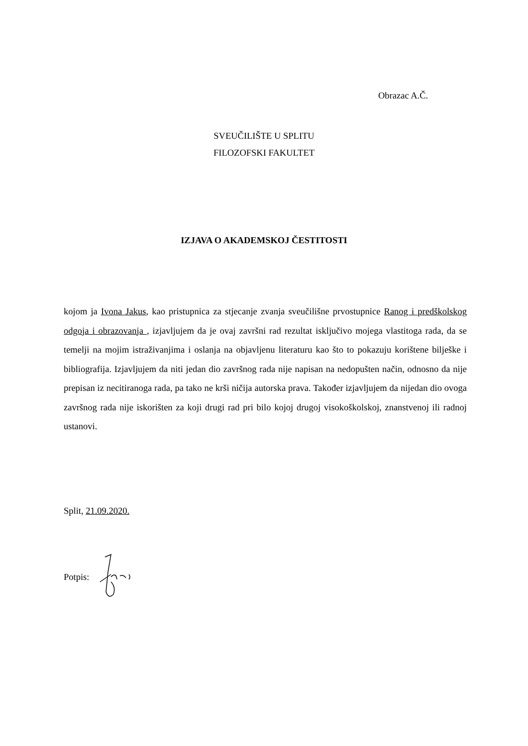Obrazac A.Č.
SVEUČILIŠTE U SPLITU
FILOZOFSKI FAKULTET
IZJAVA O AKADEMSKOJ ČESTITOSTI
kojom ja Ivona Jakus, kao pristupnica za stjecanje zvanja sveučilišne prvostupnice Ranog i predškolskog odgoja i obrazovanja , izjavljujem da je ovaj završni rad rezultat isključivo mojega vlastitoga rada, da se temelji na mojim istraživanjima i oslanja na objavljenu literaturu kao što to pokazuju korištene bilješke i bibliografija. Izjavljujem da niti jedan dio završnog rada nije napisan na nedopušten način, odnosno da nije prepisan iz necitiranoga rada, pa tako ne krši ničija autorska prava. Također izjavljujem da nijedan dio ovoga završnog rada nije iskorišten za koji drugi rad pri bilo kojoj drugoj visokoškolskoj, znanstvenoj ili radnoj ustanovi.
Split, 21.09.2020.
Potpis: